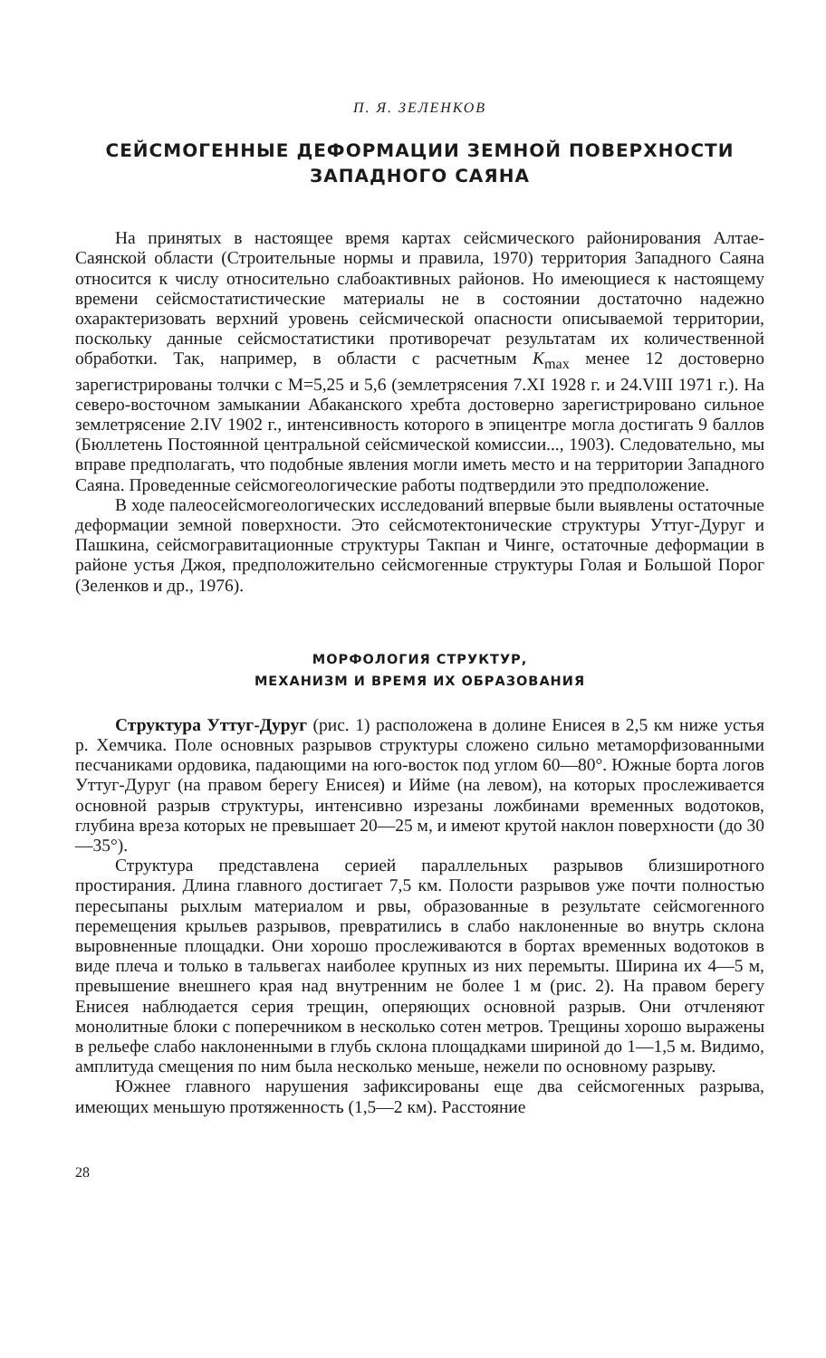П. Я. ЗЕЛЕНКОВ
СЕЙСМОГЕННЫЕ ДЕФОРМАЦИИ ЗЕМНОЙ ПОВЕРХНОСТИ
ЗАПАДНОГО САЯНА
На принятых в настоящее время картах сейсмического районирования Алтае-Саянской области (Строительные нормы и правила, 1970) территория Западного Саяна относится к числу относительно слабоактивных районов. Но имеющиеся к настоящему времени сейсмостатистические материалы не в состоянии достаточно надежно охарактеризовать верхний уровень сейсмической опасности описываемой территории, поскольку данные сейсмостатистики противоречат результатам их количественной обработки. Так, например, в области с расчетным K<sub>max</sub> менее 12 достоверно зарегистрированы толчки с M=5,25 и 5,6 (землетрясения 7.XI 1928 г. и 24.VIII 1971 г.). На северо-восточном замыкании Абаканского хребта достоверно зарегистрировано сильное землетрясение 2.IV 1902 г., интенсивность которого в эпицентре могла достигать 9 баллов (Бюллетень Постоянной центральной сейсмической комиссии..., 1903). Следовательно, мы вправе предполагать, что подобные явления могли иметь место и на территории Западного Саяна. Проведенные сейсмогеологические работы подтвердили это предположение.
В ходе палеосейсмогеологических исследований впервые были выявлены остаточные деформации земной поверхности. Это сейсмотектонические структуры Уттуг-Дуруг и Пашкина, сейсмогравитационные структуры Такпан и Чинге, остаточные деформации в районе устья Джоя, предположительно сейсмогенные структуры Голая и Большой Порог (Зеленков и др., 1976).
МОРФОЛОГИЯ СТРУКТУР,
МЕХАНИЗМ И ВРЕМЯ ИХ ОБРАЗОВАНИЯ
Структура Уттуг-Дуруг (рис. 1) расположена в долине Енисея в 2,5 км ниже устья р. Хемчика. Поле основных разрывов структуры сложено сильно метаморфизованными песчаниками ордовика, падающими на юго-восток под углом 60—80°. Южные борта логов Уттуг-Дуруг (на правом берегу Енисея) и Ийме (на левом), на которых прослеживается основной разрыв структуры, интенсивно изрезаны ложбинами временных водотоков, глубина вреза которых не превышает 20—25 м, и имеют крутой наклон поверхности (до 30—35°).
Структура представлена серией параллельных разрывов близширотного простирания. Длина главного достигает 7,5 км. Полости разрывов уже почти полностью пересыпаны рыхлым материалом и рвы, образованные в результате сейсмогенного перемещения крыльев разрывов, превратились в слабо наклоненные во внутрь склона выровненные площадки. Они хорошо прослеживаются в бортах временных водотоков в виде плеча и только в тальвегах наиболее крупных из них перемыты. Ширина их 4—5 м, превышение внешнего края над внутренним не более 1 м (рис. 2). На правом берегу Енисея наблюдается серия трещин, оперяющих основной разрыв. Они отчленяют монолитные блоки с поперечником в несколько сотен метров. Трещины хорошо выражены в рельефе слабо наклоненными в глубь склона площадками шириной до 1—1,5 м. Видимо, амплитуда смещения по ним была несколько меньше, нежели по основному разрыву.
Южнее главного нарушения зафиксированы еще два сейсмогенных разрыва, имеющих меньшую протяженность (1,5—2 км). Расстояние
28